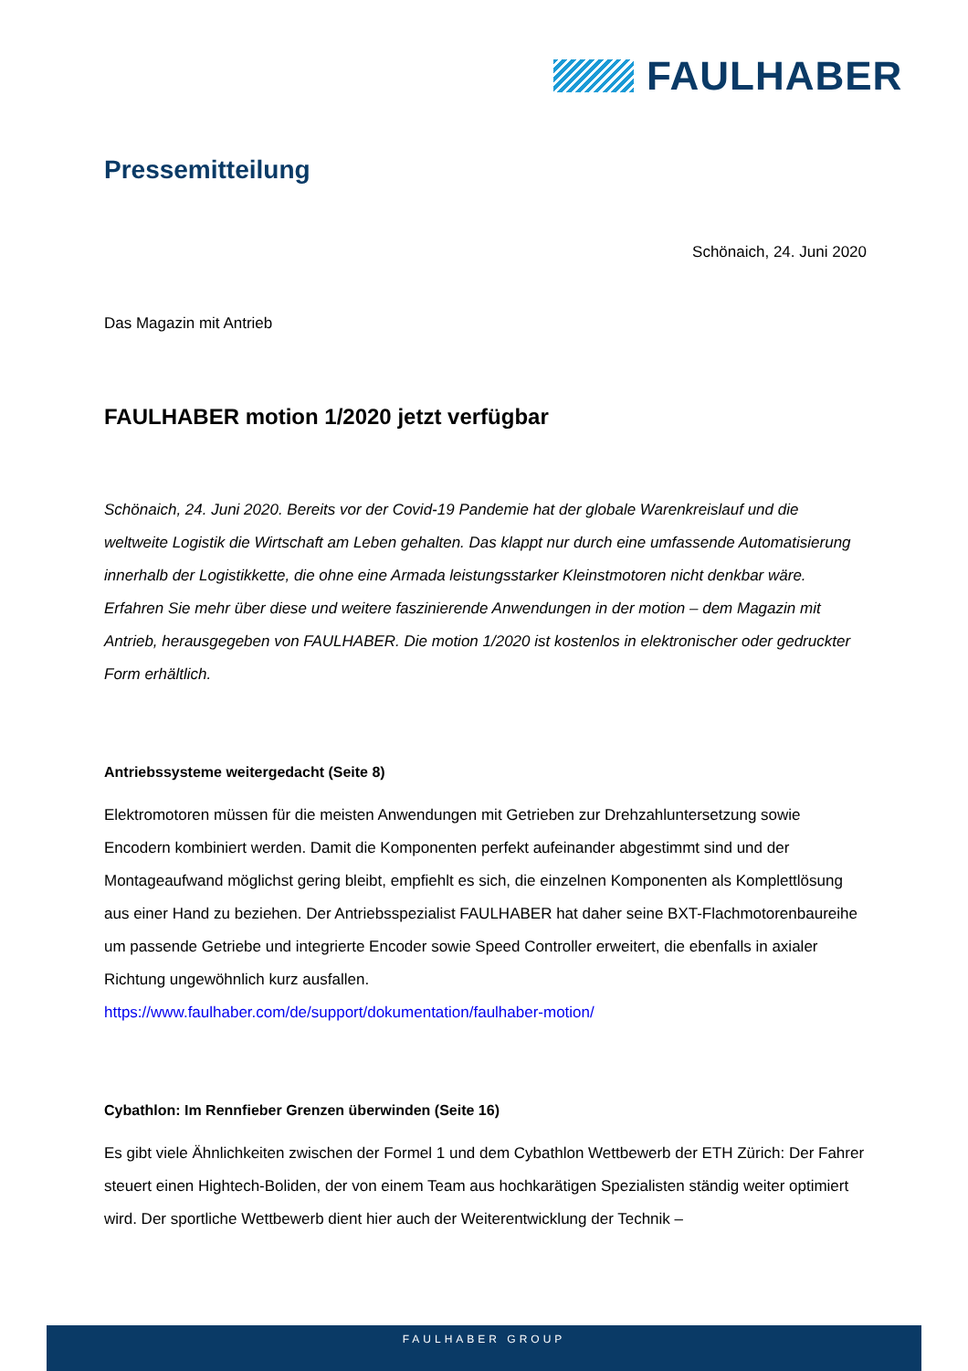FAULHABER
Pressemitteilung
Schönaich, 24. Juni 2020
Das Magazin mit Antrieb
FAULHABER motion 1/2020 jetzt verfügbar
Schönaich, 24. Juni 2020. Bereits vor der Covid-19 Pandemie hat der globale Warenkreislauf und die weltweite Logistik die Wirtschaft am Leben gehalten. Das klappt nur durch eine umfassende Automatisierung innerhalb der Logistikkette, die ohne eine Armada leistungsstarker Kleinstmotoren nicht denkbar wäre. Erfahren Sie mehr über diese und weitere faszinierende Anwendungen in der motion – dem Magazin mit Antrieb, herausgegeben von FAULHABER. Die motion 1/2020 ist kostenlos in elektronischer oder gedruckter Form erhältlich.
Antriebssysteme weitergedacht (Seite 8)
Elektromotoren müssen für die meisten Anwendungen mit Getrieben zur Drehzahluntersetzung sowie Encodern kombiniert werden. Damit die Komponenten perfekt aufeinander abgestimmt sind und der Montageaufwand möglichst gering bleibt, empfiehlt es sich, die einzelnen Komponenten als Komplettlösung aus einer Hand zu beziehen. Der Antriebsspezialist FAULHABER hat daher seine BXT-Flachmotorenbaureihe um passende Getriebe und integrierte Encoder sowie Speed Controller erweitert, die ebenfalls in axialer Richtung ungewöhnlich kurz ausfallen.
https://www.faulhaber.com/de/support/dokumentation/faulhaber-motion/
Cybathlon: Im Rennfieber Grenzen überwinden (Seite 16)
Es gibt viele Ähnlichkeiten zwischen der Formel 1 und dem Cybathlon Wettbewerb der ETH Zürich: Der Fahrer steuert einen Hightech-Boliden, der von einem Team aus hochkarätigen Spezialisten ständig weiter optimiert wird. Der sportliche Wettbewerb dient hier auch der Weiterentwicklung der Technik –
FAULHABER GROUP